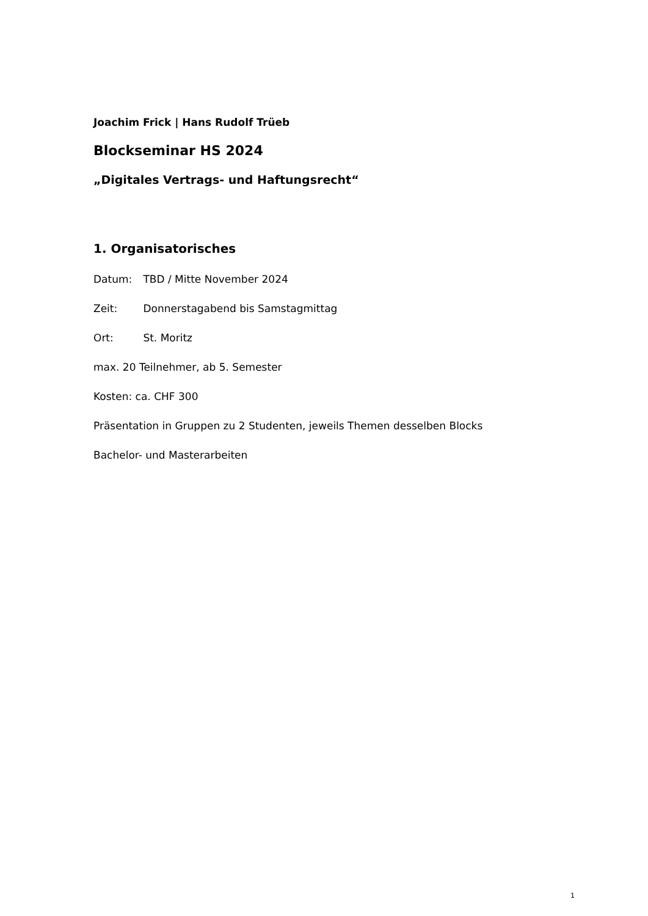Joachim Frick | Hans Rudolf Trüeb
Blockseminar HS 2024
„Digitales Vertrags- und Haftungsrecht“
1. Organisatorisches
Datum: TBD / Mitte November 2024
Zeit: Donnerstagabend bis Samstagmittag
Ort: St. Moritz
max. 20 Teilnehmer, ab 5. Semester
Kosten: ca. CHF 300
Präsentation in Gruppen zu 2 Studenten, jeweils Themen desselben Blocks
Bachelor- und Masterarbeiten
1